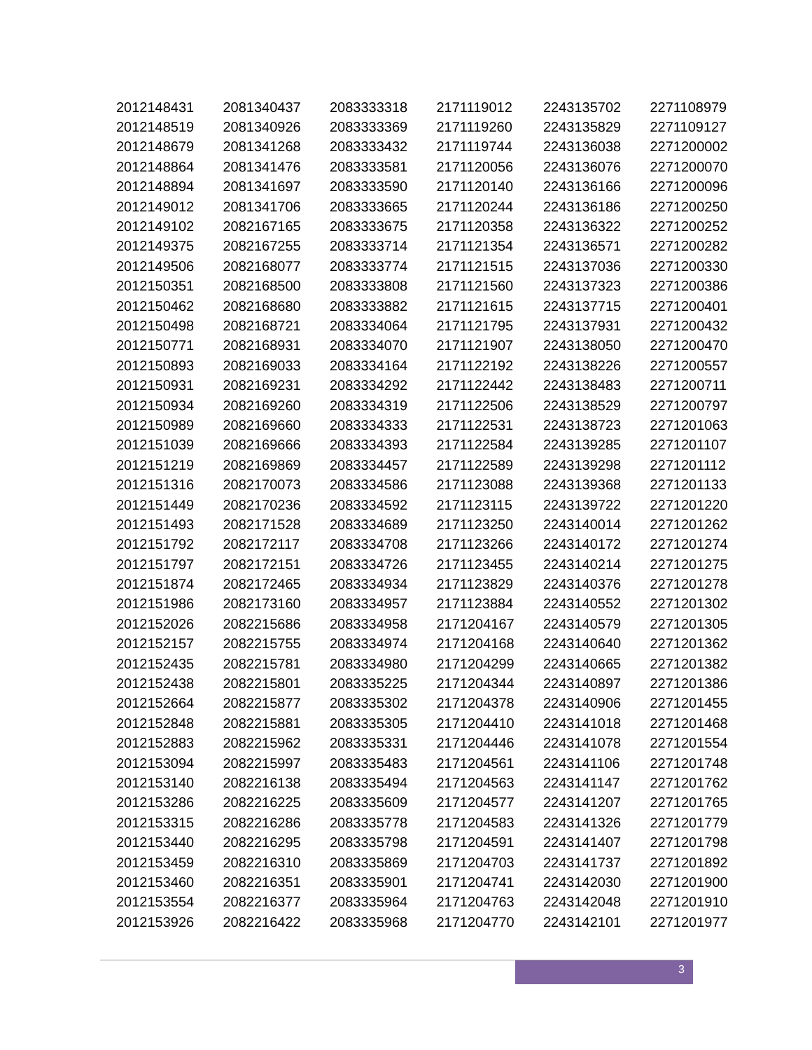| 2012148431 | 2081340437 | 2083333318 | 2171119012 | 2243135702 | 2271108979 |
| 2012148519 | 2081340926 | 2083333369 | 2171119260 | 2243135829 | 2271109127 |
| 2012148679 | 2081341268 | 2083333432 | 2171119744 | 2243136038 | 2271200002 |
| 2012148864 | 2081341476 | 2083333581 | 2171120056 | 2243136076 | 2271200070 |
| 2012148894 | 2081341697 | 2083333590 | 2171120140 | 2243136166 | 2271200096 |
| 2012149012 | 2081341706 | 2083333665 | 2171120244 | 2243136186 | 2271200250 |
| 2012149102 | 2082167165 | 2083333675 | 2171120358 | 2243136322 | 2271200252 |
| 2012149375 | 2082167255 | 2083333714 | 2171121354 | 2243136571 | 2271200282 |
| 2012149506 | 2082168077 | 2083333774 | 2171121515 | 2243137036 | 2271200330 |
| 2012150351 | 2082168500 | 2083333808 | 2171121560 | 2243137323 | 2271200386 |
| 2012150462 | 2082168680 | 2083333882 | 2171121615 | 2243137715 | 2271200401 |
| 2012150498 | 2082168721 | 2083334064 | 2171121795 | 2243137931 | 2271200432 |
| 2012150771 | 2082168931 | 2083334070 | 2171121907 | 2243138050 | 2271200470 |
| 2012150893 | 2082169033 | 2083334164 | 2171122192 | 2243138226 | 2271200557 |
| 2012150931 | 2082169231 | 2083334292 | 2171122442 | 2243138483 | 2271200711 |
| 2012150934 | 2082169260 | 2083334319 | 2171122506 | 2243138529 | 2271200797 |
| 2012150989 | 2082169660 | 2083334333 | 2171122531 | 2243138723 | 2271201063 |
| 2012151039 | 2082169666 | 2083334393 | 2171122584 | 2243139285 | 2271201107 |
| 2012151219 | 2082169869 | 2083334457 | 2171122589 | 2243139298 | 2271201112 |
| 2012151316 | 2082170073 | 2083334586 | 2171123088 | 2243139368 | 2271201133 |
| 2012151449 | 2082170236 | 2083334592 | 2171123115 | 2243139722 | 2271201220 |
| 2012151493 | 2082171528 | 2083334689 | 2171123250 | 2243140014 | 2271201262 |
| 2012151792 | 2082172117 | 2083334708 | 2171123266 | 2243140172 | 2271201274 |
| 2012151797 | 2082172151 | 2083334726 | 2171123455 | 2243140214 | 2271201275 |
| 2012151874 | 2082172465 | 2083334934 | 2171123829 | 2243140376 | 2271201278 |
| 2012151986 | 2082173160 | 2083334957 | 2171123884 | 2243140552 | 2271201302 |
| 2012152026 | 2082215686 | 2083334958 | 2171204167 | 2243140579 | 2271201305 |
| 2012152157 | 2082215755 | 2083334974 | 2171204168 | 2243140640 | 2271201362 |
| 2012152435 | 2082215781 | 2083334980 | 2171204299 | 2243140665 | 2271201382 |
| 2012152438 | 2082215801 | 2083335225 | 2171204344 | 2243140897 | 2271201386 |
| 2012152664 | 2082215877 | 2083335302 | 2171204378 | 2243140906 | 2271201455 |
| 2012152848 | 2082215881 | 2083335305 | 2171204410 | 2243141018 | 2271201468 |
| 2012152883 | 2082215962 | 2083335331 | 2171204446 | 2243141078 | 2271201554 |
| 2012153094 | 2082215997 | 2083335483 | 2171204561 | 2243141106 | 2271201748 |
| 2012153140 | 2082216138 | 2083335494 | 2171204563 | 2243141147 | 2271201762 |
| 2012153286 | 2082216225 | 2083335609 | 2171204577 | 2243141207 | 2271201765 |
| 2012153315 | 2082216286 | 2083335778 | 2171204583 | 2243141326 | 2271201779 |
| 2012153440 | 2082216295 | 2083335798 | 2171204591 | 2243141407 | 2271201798 |
| 2012153459 | 2082216310 | 2083335869 | 2171204703 | 2243141737 | 2271201892 |
| 2012153460 | 2082216351 | 2083335901 | 2171204741 | 2243142030 | 2271201900 |
| 2012153554 | 2082216377 | 2083335964 | 2171204763 | 2243142048 | 2271201910 |
| 2012153926 | 2082216422 | 2083335968 | 2171204770 | 2243142101 | 2271201977 |
3